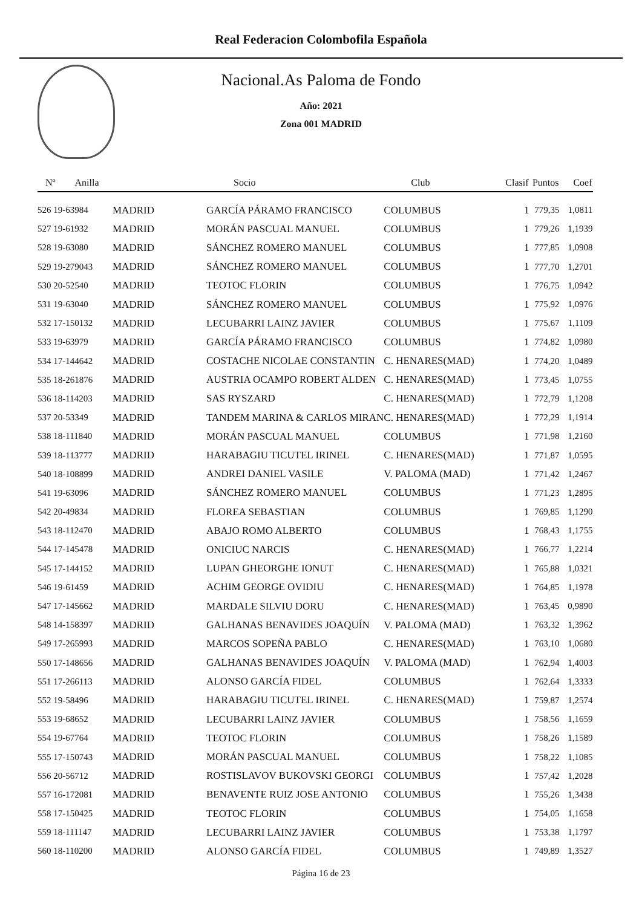Real Federacion Colombofila Española
Nacional.As Paloma de Fondo
Año: 2021
Zona 001 MADRID
| Nº Anilla | | Socio | Club | Clasif | Puntos | Coef |
| --- | --- | --- | --- | --- | --- | --- |
| 526 19-63984 | MADRID | GARCÍA PÁRAMO FRANCISCO | COLUMBUS | 1 | 779,35 | 1,0811 |
| 527 19-61932 | MADRID | MORÁN PASCUAL MANUEL | COLUMBUS | 1 | 779,26 | 1,1939 |
| 528 19-63080 | MADRID | SÁNCHEZ ROMERO MANUEL | COLUMBUS | 1 | 777,85 | 1,0908 |
| 529 19-279043 | MADRID | SÁNCHEZ ROMERO MANUEL | COLUMBUS | 1 | 777,70 | 1,2701 |
| 530 20-52540 | MADRID | TEOTOC FLORIN | COLUMBUS | 1 | 776,75 | 1,0942 |
| 531 19-63040 | MADRID | SÁNCHEZ ROMERO MANUEL | COLUMBUS | 1 | 775,92 | 1,0976 |
| 532 17-150132 | MADRID | LECUBARRI LAINZ JAVIER | COLUMBUS | 1 | 775,67 | 1,1109 |
| 533 19-63979 | MADRID | GARCÍA PÁRAMO FRANCISCO | COLUMBUS | 1 | 774,82 | 1,0980 |
| 534 17-144642 | MADRID | COSTACHE NICOLAE CONSTANTIN | C. HENARES(MAD) | 1 | 774,20 | 1,0489 |
| 535 18-261876 | MADRID | AUSTRIA OCAMPO ROBERT ALDEN | C. HENARES(MAD) | 1 | 773,45 | 1,0755 |
| 536 18-114203 | MADRID | SAS RYSZARD | C. HENARES(MAD) | 1 | 772,79 | 1,1208 |
| 537 20-53349 | MADRID | TANDEM MARINA & CARLOS MIRAN | C. HENARES(MAD) | 1 | 772,29 | 1,1914 |
| 538 18-111840 | MADRID | MORÁN PASCUAL MANUEL | COLUMBUS | 1 | 771,98 | 1,2160 |
| 539 18-113777 | MADRID | HARABAGIU TICUTEL IRINEL | C. HENARES(MAD) | 1 | 771,87 | 1,0595 |
| 540 18-108899 | MADRID | ANDREI DANIEL VASILE | V. PALOMA (MAD) | 1 | 771,42 | 1,2467 |
| 541 19-63096 | MADRID | SÁNCHEZ ROMERO MANUEL | COLUMBUS | 1 | 771,23 | 1,2895 |
| 542 20-49834 | MADRID | FLOREA SEBASTIAN | COLUMBUS | 1 | 769,85 | 1,1290 |
| 543 18-112470 | MADRID | ABAJO ROMO ALBERTO | COLUMBUS | 1 | 768,43 | 1,1755 |
| 544 17-145478 | MADRID | ONICIUC NARCIS | C. HENARES(MAD) | 1 | 766,77 | 1,2214 |
| 545 17-144152 | MADRID | LUPAN GHEORGHE IONUT | C. HENARES(MAD) | 1 | 765,88 | 1,0321 |
| 546 19-61459 | MADRID | ACHIM GEORGE OVIDIU | C. HENARES(MAD) | 1 | 764,85 | 1,1978 |
| 547 17-145662 | MADRID | MARDALE SILVIU DORU | C. HENARES(MAD) | 1 | 763,45 | 0,9890 |
| 548 14-158397 | MADRID | GALHANAS BENAVIDES JOAQUÍN | V. PALOMA (MAD) | 1 | 763,32 | 1,3962 |
| 549 17-265993 | MADRID | MARCOS SOPEÑA PABLO | C. HENARES(MAD) | 1 | 763,10 | 1,0680 |
| 550 17-148656 | MADRID | GALHANAS BENAVIDES JOAQUÍN | V. PALOMA (MAD) | 1 | 762,94 | 1,4003 |
| 551 17-266113 | MADRID | ALONSO GARCÍA FIDEL | COLUMBUS | 1 | 762,64 | 1,3333 |
| 552 19-58496 | MADRID | HARABAGIU TICUTEL IRINEL | C. HENARES(MAD) | 1 | 759,87 | 1,2574 |
| 553 19-68652 | MADRID | LECUBARRI LAINZ JAVIER | COLUMBUS | 1 | 758,56 | 1,1659 |
| 554 19-67764 | MADRID | TEOTOC FLORIN | COLUMBUS | 1 | 758,26 | 1,1589 |
| 555 17-150743 | MADRID | MORÁN PASCUAL MANUEL | COLUMBUS | 1 | 758,22 | 1,1085 |
| 556 20-56712 | MADRID | ROSTISLAVOV BUKOVSKI GEORGI | COLUMBUS | 1 | 757,42 | 1,2028 |
| 557 16-172081 | MADRID | BENAVENTE RUIZ JOSE ANTONIO | COLUMBUS | 1 | 755,26 | 1,3438 |
| 558 17-150425 | MADRID | TEOTOC FLORIN | COLUMBUS | 1 | 754,05 | 1,1658 |
| 559 18-111147 | MADRID | LECUBARRI LAINZ JAVIER | COLUMBUS | 1 | 753,38 | 1,1797 |
| 560 18-110200 | MADRID | ALONSO GARCÍA FIDEL | COLUMBUS | 1 | 749,89 | 1,3527 |
Página 16 de 23